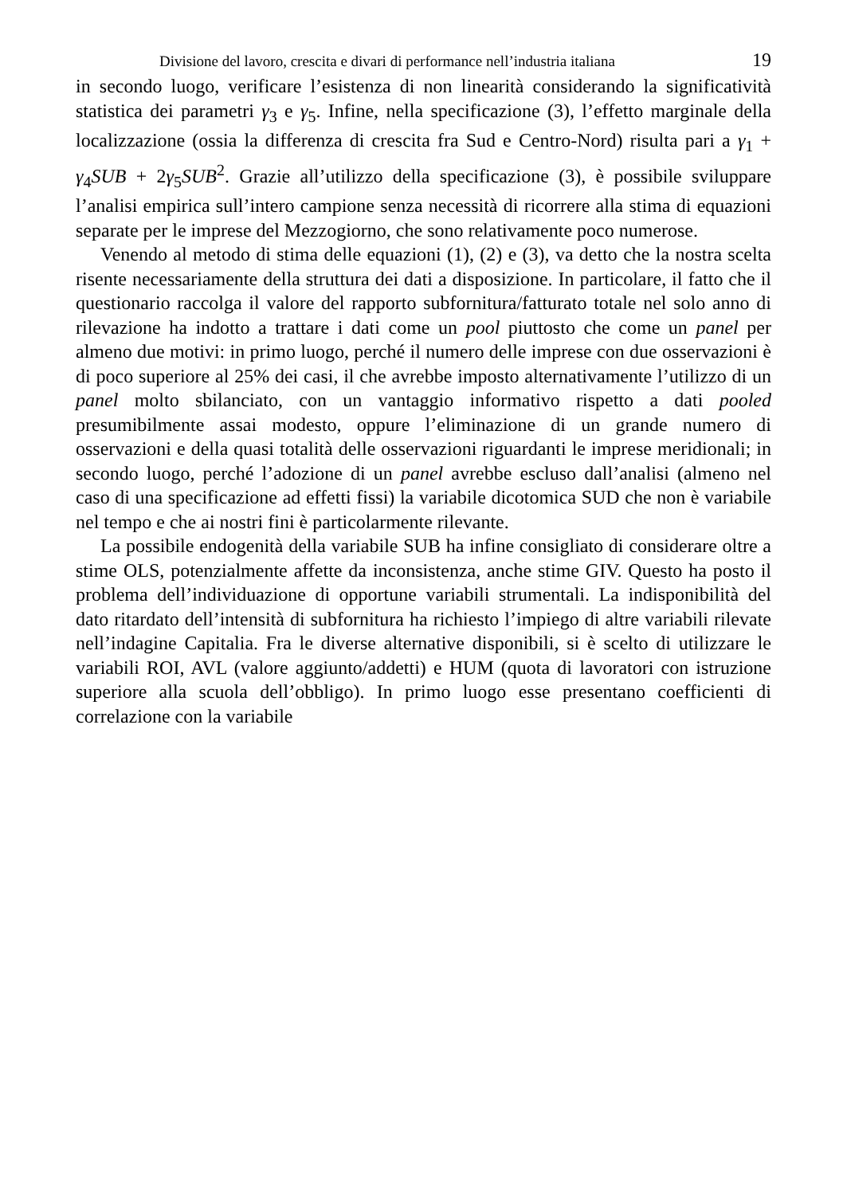Divisione del lavoro, crescita e divari di performance nell’industria italiana 19
in secondo luogo, verificare l’esistenza di non linearità considerando la significatività statistica dei parametri γ<sub>3</sub> e γ<sub>5</sub>. Infine, nella specificazione (3), l’effetto marginale della localizzazione (ossia la differenza di crescita fra Sud e Centro-Nord) risulta pari a γ<sub>1</sub> + γ<sub>4</sub>SUB + 2γ<sub>5</sub>SUB<sup>2</sup>. Grazie all’utilizzo della specificazione (3), è possibile sviluppare l’analisi empirica sull’intero campione senza necessità di ricorrere alla stima di equazioni separate per le imprese del Mezzogiorno, che sono relativamente poco numerose.
Venendo al metodo di stima delle equazioni (1), (2) e (3), va detto che la nostra scelta risente necessariamente della struttura dei dati a disposizione. In particolare, il fatto che il questionario raccolga il valore del rapporto subfornitura/fatturato totale nel solo anno di rilevazione ha indotto a trattare i dati come un pool piuttosto che come un panel per almeno due motivi: in primo luogo, perché il numero delle imprese con due osservazioni è di poco superiore al 25% dei casi, il che avrebbe imposto alternativamente l’utilizzo di un panel molto sbilanciato, con un vantaggio informativo rispetto a dati pooled presumibilmente assai modesto, oppure l’eliminazione di un grande numero di osservazioni e della quasi totalità delle osservazioni riguardanti le imprese meridionali; in secondo luogo, perché l’adozione di un panel avrebbe escluso dall’analisi (almeno nel caso di una specificazione ad effetti fissi) la variabile dicotomica SUD che non è variabile nel tempo e che ai nostri fini è particolarmente rilevante.
La possibile endogenità della variabile SUB ha infine consigliato di considerare oltre a stime OLS, potenzialmente affette da inconsistenza, anche stime GIV. Questo ha posto il problema dell’individuazione di opportune variabili strumentali. La indisponibilità del dato ritardato dell’intensità di subfornitura ha richiesto l’impiego di altre variabili rilevate nell’indagine Capitalia. Fra le diverse alternative disponibili, si è scelto di utilizzare le variabili ROI, AVL (valore aggiunto/addetti) e HUM (quota di lavoratori con istruzione superiore alla scuola dell’obbligo). In primo luogo esse presentano coefficienti di correlazione con la variabile